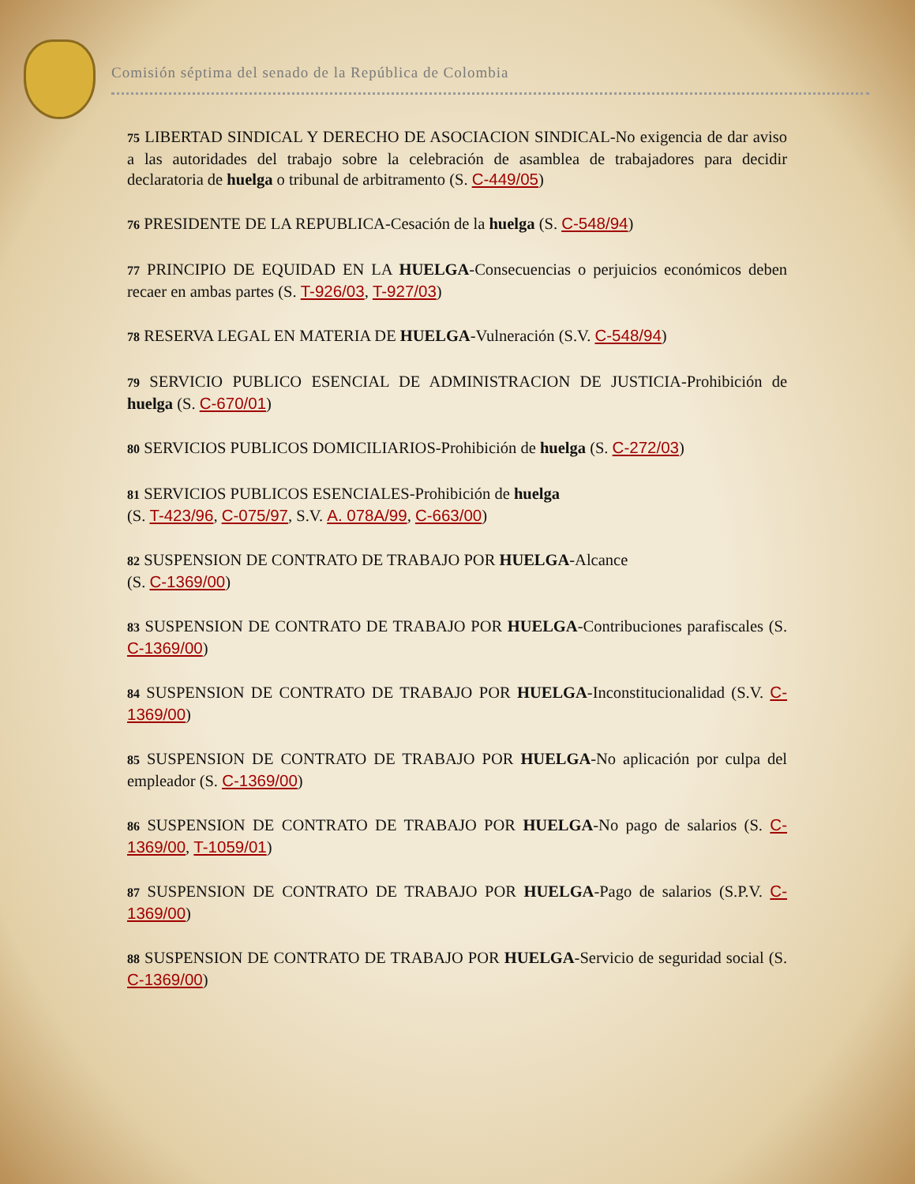Comisión séptima del senado de la República de Colombia
75 LIBERTAD SINDICAL Y DERECHO DE ASOCIACION SINDICAL-No exigencia de dar aviso a las autoridades del trabajo sobre la celebración de asamblea de trabajadores para decidir declaratoria de huelga o tribunal de arbitramento (S. C-449/05)
76 PRESIDENTE DE LA REPUBLICA-Cesación de la huelga (S. C-548/94)
77 PRINCIPIO DE EQUIDAD EN LA HUELGA-Consecuencias o perjuicios económicos deben recaer en ambas partes (S. T-926/03, T-927/03)
78 RESERVA LEGAL EN MATERIA DE HUELGA-Vulneración (S.V. C-548/94)
79 SERVICIO PUBLICO ESENCIAL DE ADMINISTRACION DE JUSTICIA-Prohibición de huelga (S. C-670/01)
80 SERVICIOS PUBLICOS DOMICILIARIOS-Prohibición de huelga (S. C-272/03)
81 SERVICIOS PUBLICOS ESENCIALES-Prohibición de huelga
(S. T-423/96, C-075/97, S.V. A. 078A/99, C-663/00)
82 SUSPENSION DE CONTRATO DE TRABAJO POR HUELGA-Alcance
(S. C-1369/00)
83 SUSPENSION DE CONTRATO DE TRABAJO POR HUELGA-Contribuciones parafiscales (S. C-1369/00)
84 SUSPENSION DE CONTRATO DE TRABAJO POR HUELGA-Inconstitucionalidad (S.V. C-1369/00)
85 SUSPENSION DE CONTRATO DE TRABAJO POR HUELGA-No aplicación por culpa del empleador (S. C-1369/00)
86 SUSPENSION DE CONTRATO DE TRABAJO POR HUELGA-No pago de salarios (S. C-1369/00, T-1059/01)
87 SUSPENSION DE CONTRATO DE TRABAJO POR HUELGA-Pago de salarios (S.P.V. C-1369/00)
88 SUSPENSION DE CONTRATO DE TRABAJO POR HUELGA-Servicio de seguridad social (S. C-1369/00)